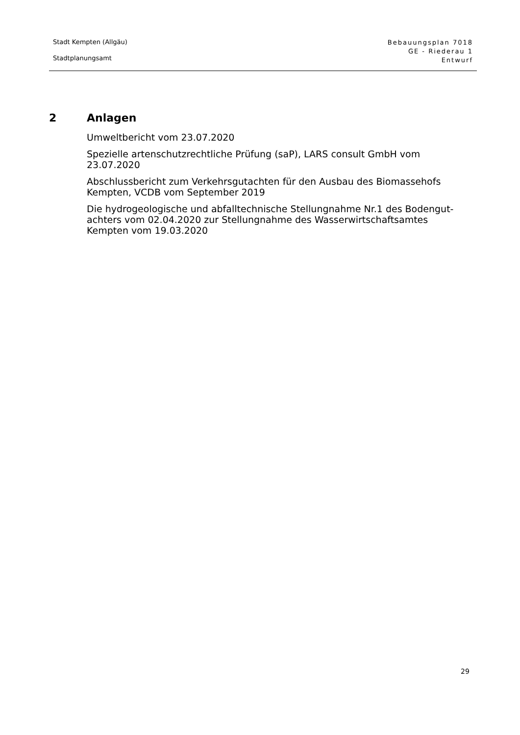Stadt Kempten (Allgäu)
Stadtplanungsamt
Bebauungsplan 7018
GE - Riederau 1
Entwurf
2 Anlagen
Umweltbericht vom 23.07.2020
Spezielle artenschutzrechtliche Prüfung (saP), LARS consult GmbH vom 23.07.2020
Abschlussbericht zum Verkehrsgutachten für den Ausbau des Biomassehofs Kempten, VCDB vom September 2019
Die hydrogeologische und abfalltechnische Stellungnahme Nr.1 des Bodengut-achters vom 02.04.2020 zur Stellungnahme des Wasserwirtschaftsamtes Kempten vom 19.03.2020
29